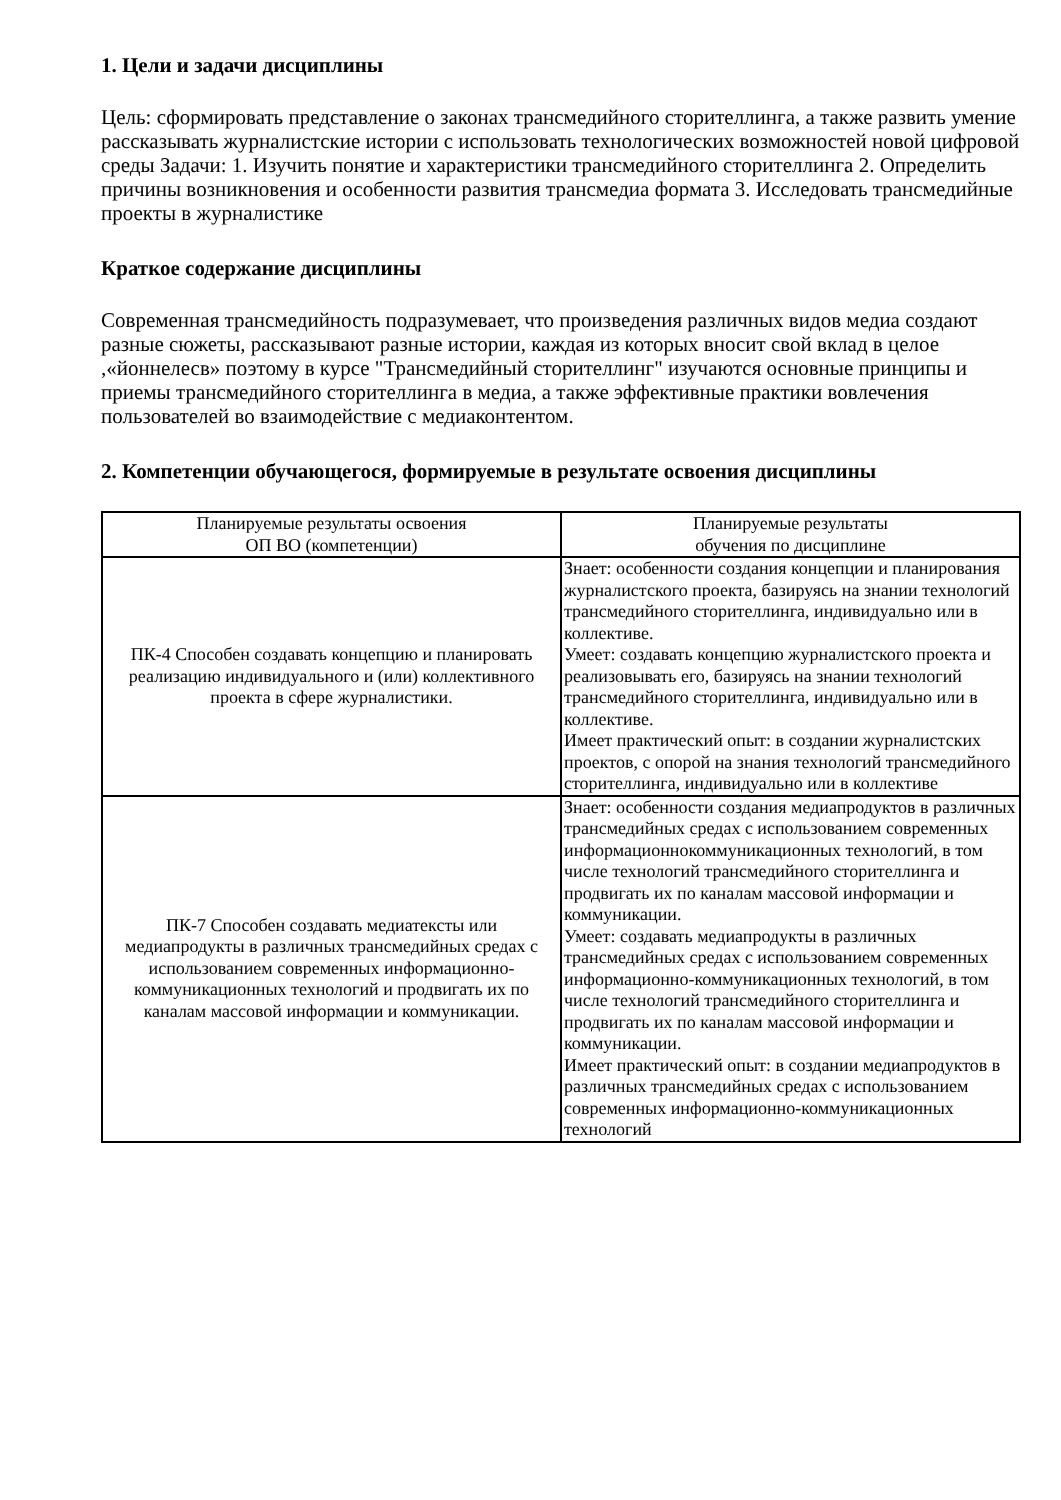1. Цели и задачи дисциплины
Цель: сформировать представление о законах трансмедийного сторителлинга, а также развить умение рассказывать журналистские истории с использовать технологических возможностей новой цифровой среды Задачи: 1. Изучить понятие и характеристики трансмедийного сторителлинга 2. Определить причины возникновения и особенности развития трансмедиа формата 3. Исследовать трансмедийные проекты в журналистике
Краткое содержание дисциплины
Современная трансмедийность подразумевает, что произведения различных видов медиа создают разные сюжеты, рассказывают разные истории, каждая из которых вносит свой вклад в целое ,«йоннелесв» поэтому в курсе "Трансмедийный сторителлинг" изучаются основные принципы и приемы трансмедийного сторителлинга в медиа, а также эффективные практики вовлечения пользователей во взаимодействие с медиаконтентом.
2. Компетенции обучающегося, формируемые в результате освоения дисциплины
| Планируемые результаты освоения ОП ВО (компетенции) | Планируемые результаты обучения по дисциплине |
| ПК-4 Способен создавать концепцию и планировать реализацию индивидуального и (или) коллективного проекта в сфере журналистики. | Знает: особенности создания концепции и планирования журналистского проекта, базируясь на знании технологий трансмедийного сторителлинга, индивидуально или в коллективе. Умеет: создавать концепцию журналистского проекта и реализовывать его, базируясь на знании технологий трансмедийного сторителлинга, индивидуально или в коллективе. Имеет практический опыт: в создании журналистских проектов, с опорой на знания технологий трансмедийного сторителлинга, индивидуально или в коллективе |
| ПК-7 Способен создавать медиатексты или медиапродукты в различных трансмедийных средах с использованием современных информационно-коммуникационных технологий и продвигать их по каналам массовой информации и коммуникации. | Знает: особенности создания медиапродуктов в различных трансмедийных средах с использованием современных информационнокоммуникационных технологий, в том числе технологий трансмедийного сторителлинга и продвигать их по каналам массовой информации и коммуникации. Умеет: создавать медиапродукты в различных трансмедийных средах с использованием современных информационно-коммуникационных технологий, в том числе технологий трансмедийного сторителлинга и продвигать их по каналам массовой информации и коммуникации. Имеет практический опыт: в создании медиапродуктов в различных трансмедийных средах с использованием современных информационно-коммуникационных технологий |